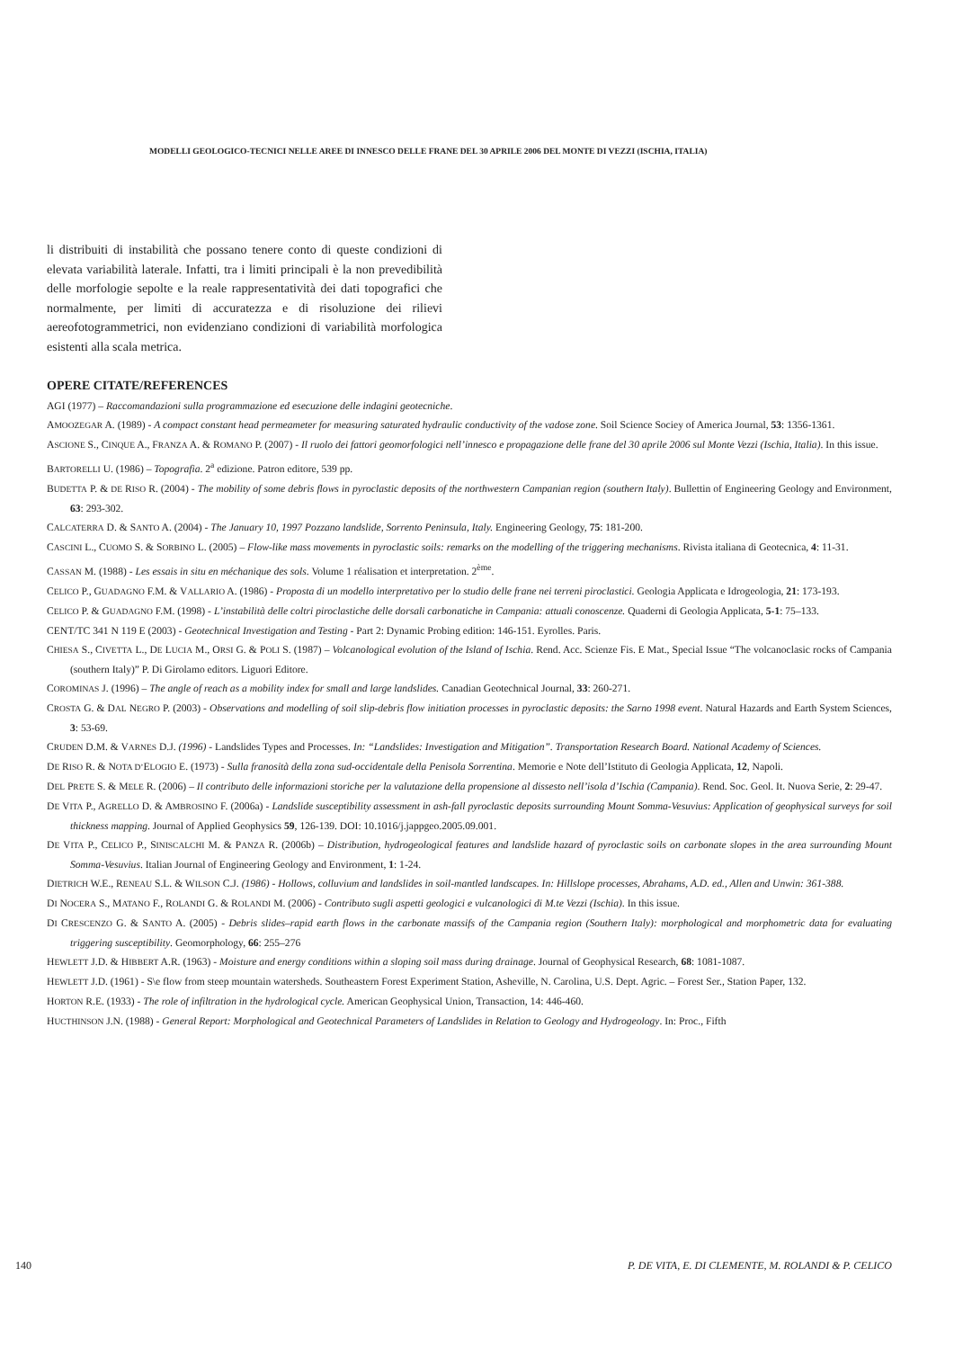MODELLI GEOLOGICO-TECNICI NELLE AREE DI INNESCO DELLE FRANE DEL 30 APRILE 2006 DEL MONTE DI VEZZI (ISCHIA, ITALIA)
li distribuiti di instabilità che possano tenere conto di queste condizioni di elevata variabilità laterale. Infatti, tra i limiti principali è la non prevedibilità delle morfologie sepolte e la reale rappresentatività dei dati topografici che normalmente, per limiti di accuratezza e di risoluzione dei rilievi aereofotogrammetrici, non evidenziano condizioni di variabilità morfologica esistenti alla scala metrica.
OPERE CITATE/REFERENCES
AGI (1977) – Raccomandazioni sulla programmazione ed esecuzione delle indagini geotecniche.
AMOOZEGAR A. (1989) - A compact constant head permeameter for measuring saturated hydraulic conductivity of the vadose zone. Soil Science Sociey of America Journal, 53: 1356-1361.
ASCIONE S., CINQUE A., FRANZA A. & ROMANO P. (2007) - Il ruolo dei fattori geomorfologici nell’innesco e propagazione delle frane del 30 aprile 2006 sul Monte Vezzi (Ischia, Italia). In this issue.
BARTORELLI U. (1986) – Topografia. 2<sup>a</sup> edizione. Patron editore, 539 pp.
BUDETTA P. & DE RISO R. (2004) - The mobility of some debris flows in pyroclastic deposits of the northwestern Campanian region (southern Italy). Bullettin of Engineering Geology and Environment, 63: 293-302.
CALCATERRA D. & SANTO A. (2004) - The January 10, 1997 Pozzano landslide, Sorrento Peninsula, Italy. Engineering Geology, 75: 181-200.
CASCINI L., CUOMO S. & SORBINO L. (2005) – Flow-like mass movements in pyroclastic soils: remarks on the modelling of the triggering mechanisms. Rivista italiana di Geotecnica, 4: 11-31.
CASSAN M. (1988) - Les essais in situ en méchanique des sols. Volume 1 réalisation et interpretation. 2<sup>ème</sup>.
CELICO P., GUADAGNO F.M. & VALLARIO A. (1986) - Proposta di un modello interpretativo per lo studio delle frane nei terreni piroclastici. Geologia Applicata e Idrogeologia, 21: 173-193.
CELICO P. & GUADAGNO F.M. (1998) - L’instabilità delle coltri piroclastiche delle dorsali carbonatiche in Campania: attuali conoscenze. Quaderni di Geologia Applicata, 5-1: 75–133.
CENT/TC 341 N 119 E (2003) - Geotechnical Investigation and Testing - Part 2: Dynamic Probing edition: 146-151. Eyrolles. Paris.
CHIESA S., CIVETTA L., DE LUCIA M., ORSI G. & POLI S. (1987) – Volcanological evolution of the Island of Ischia. Rend. Acc. Scienze Fis. E Mat., Special Issue “The volcanoclasic rocks of Campania (southern Italy)” P. Di Girolamo editors. Liguori Editore.
COROMINAS J. (1996) – The angle of reach as a mobility index for small and large landslides. Canadian Geotechnical Journal, 33: 260-271.
CROSTA G. & DAL NEGRO P. (2003) - Observations and modelling of soil slip-debris flow initiation processes in pyroclastic deposits: the Sarno 1998 event. Natural Hazards and Earth System Sciences, 3: 53-69.
CRUDEN D.M. & VARNES D.J. (1996) - Landslides Types and Processes. In: “Landslides: Investigation and Mitigation”. Transportation Research Board. National Academy of Sciences.
DE RISO R. & NOTA D’ELOGIO E. (1973) - Sulla franosità della zona sud-occidentale della Penisola Sorrentina. Memorie e Note dell’Istituto di Geologia Applicata, 12, Napoli.
DEL PRETE S. & MELE R. (2006) – Il contributo delle informazioni storiche per la valutazione della propensione al dissesto nell’isola d’Ischia (Campania). Rend. Soc. Geol. It. Nuova Serie, 2: 29-47.
DE VITA P., AGRELLO D. & AMBROSINO F. (2006a) - Landslide susceptibility assessment in ash-fall pyroclastic deposits surrounding Mount Somma-Vesuvius: Application of geophysical surveys for soil thickness mapping. Journal of Applied Geophysics 59, 126-139. DOI: 10.1016/j.jappgeo.2005.09.001.
DE VITA P., CELICO P., SINISCALCHI M. & PANZA R. (2006b) – Distribution, hydrogeological features and landslide hazard of pyroclastic soils on carbonate slopes in the area surrounding Mount Somma-Vesuvius. Italian Journal of Engineering Geology and Environment, 1: 1-24.
DIETRICH W.E., RENEAU S.L. & WILSON C.J. (1986) - Hollows, colluvium and landslides in soil-mantled landscapes. In: Hillslope processes, Abrahams, A.D. ed., Allen and Unwin: 361-388.
DI NOCERA S., MATANO F., ROLANDI G. & ROLANDI M. (2006) - Contributo sugli aspetti geologici e vulcanologici di M.te Vezzi (Ischia). In this issue.
DI CRESCENZO G. & SANTO A. (2005) - Debris slides–rapid earth flows in the carbonate massifs of the Campania region (Southern Italy): morphological and morphometric data for evaluating triggering susceptibility. Geomorphology, 66: 255–276
HEWLETT J.D. & HIBBERT A.R. (1963) - Moisture and energy conditions within a sloping soil mass during drainage. Journal of Geophysical Research, 68: 1081-1087.
HEWLETT J.D. (1961) - S\e flow from steep mountain watersheds. Southeastern Forest Experiment Station, Asheville, N. Carolina, U.S. Dept. Agric. – Forest Ser., Station Paper, 132.
HORTON R.E. (1933) - The role of infiltration in the hydrological cycle. American Geophysical Union, Transaction, 14: 446-460.
HUCTHINSON J.N. (1988) - General Report: Morphological and Geotechnical Parameters of Landslides in Relation to Geology and Hydrogeology. In: Proc., Fifth
140 P. DE VITA, E. DI CLEMENTE, M. ROLANDI & P. CELICO